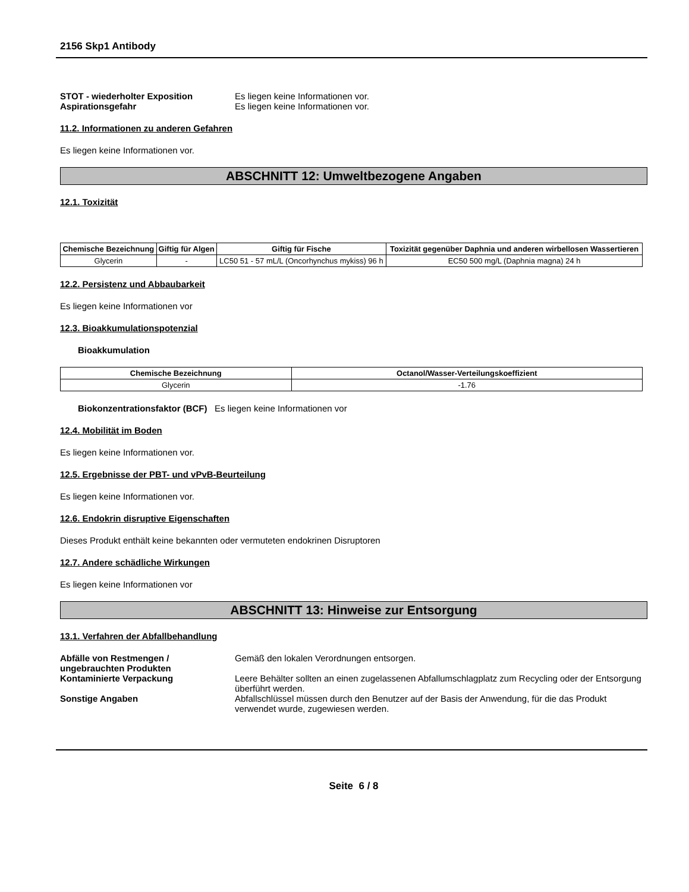2156 Skp1 Antibody
STOT - wiederholter Exposition Es liegen keine Informationen vor.
Aspirationsgefahr Es liegen keine Informationen vor.
11.2. Informationen zu anderen Gefahren
Es liegen keine Informationen vor.
ABSCHNITT 12: Umweltbezogene Angaben
12.1. Toxizität
| Chemische Bezeichnung | Giftig für Algen | Giftig für Fische | Toxizität gegenüber Daphnia und anderen wirbellosen Wassertieren |
| --- | --- | --- | --- |
| Glycerin | - | LC50 51 - 57 mL/L (Oncorhynchus mykiss) 96 h | EC50 500 mg/L (Daphnia magna) 24 h |
12.2. Persistenz und Abbaubarkeit
Es liegen keine Informationen vor
12.3. Bioakkumulationspotenzial
Bioakkumulation
| Chemische Bezeichnung | Octanol/Wasser-Verteilungskoeffizient |
| --- | --- |
| Glycerin | -1.76 |
Biokonzentrationsfaktor (BCF) Es liegen keine Informationen vor
12.4. Mobilität im Boden
Es liegen keine Informationen vor.
12.5. Ergebnisse der PBT- und vPvB-Beurteilung
Es liegen keine Informationen vor.
12.6. Endokrin disruptive Eigenschaften
Dieses Produkt enthält keine bekannten oder vermuteten endokrinen Disruptoren
12.7. Andere schädliche Wirkungen
Es liegen keine Informationen vor
ABSCHNITT 13: Hinweise zur Entsorgung
13.1. Verfahren der Abfallbehandlung
Abfälle von Restmengen / ungebrauchten Produkten
Gemäß den lokalen Verordnungen entsorgen.
Kontaminierte Verpackung Leere Behälter sollten an einen zugelassenen Abfallumschlagplatz zum Recycling oder der Entsorgung überführt werden.
Sonstige Angaben Abfallschlüssel müssen durch den Benutzer auf der Basis der Anwendung, für die das Produkt verwendet wurde, zugewiesen werden.
Seite 6 / 8